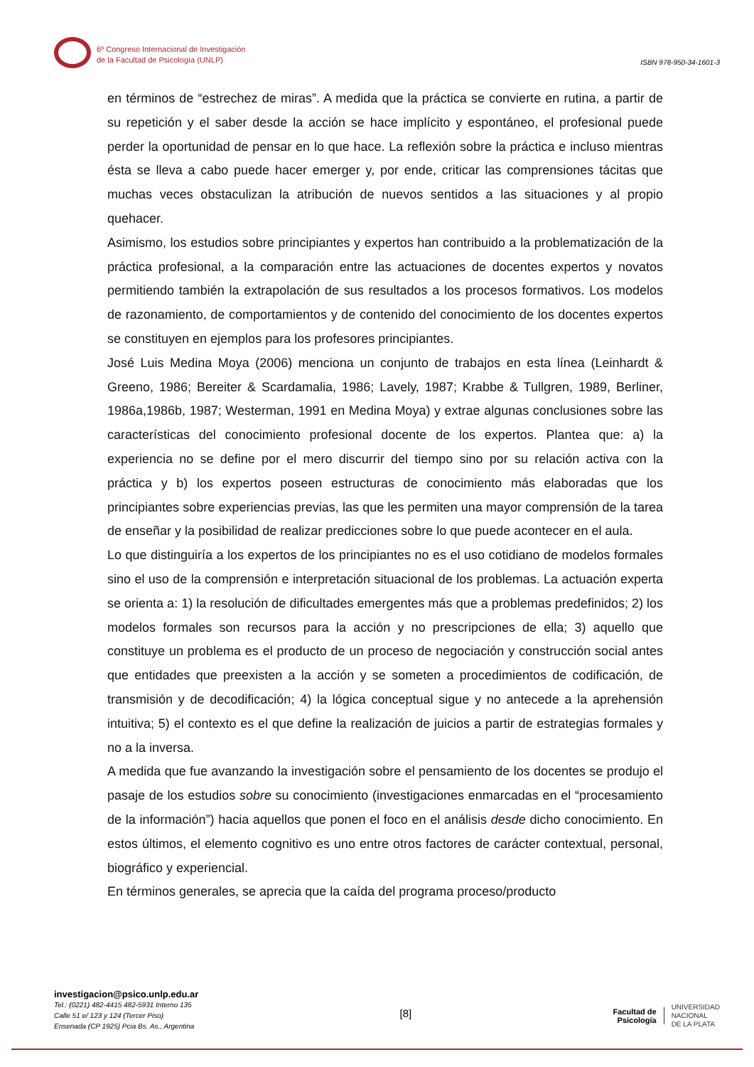6º Congreso Internacional de Investigación
de la Facultad de Psicología (UNLP)
ISBN 978-950-34-1601-3
en términos de “estrechez de miras”. A medida que la práctica se convierte en rutina, a partir de su repetición y el saber desde la acción se hace implícito y espontáneo, el profesional puede perder la oportunidad de pensar en lo que hace. La reflexión sobre la práctica e incluso mientras ésta se lleva a cabo puede hacer emerger y, por ende, criticar las comprensiones tácitas que muchas veces obstaculizan la atribución de nuevos sentidos a las situaciones y al propio quehacer.
Asimismo, los estudios sobre principiantes y expertos han contribuido a la problematización de la práctica profesional, a la comparación entre las actuaciones de docentes expertos y novatos permitiendo también la extrapolación de sus resultados a los procesos formativos. Los modelos de razonamiento, de comportamientos y de contenido del conocimiento de los docentes expertos se constituyen en ejemplos para los profesores principiantes.
José Luis Medina Moya (2006) menciona un conjunto de trabajos en esta línea (Leinhardt & Greeno, 1986; Bereiter & Scardamalia, 1986; Lavely, 1987; Krabbe & Tullgren, 1989, Berliner, 1986a,1986b, 1987; Westerman, 1991 en Medina Moya) y extrae algunas conclusiones sobre las características del conocimiento profesional docente de los expertos. Plantea que: a) la experiencia no se define por el mero discurrir del tiempo sino por su relación activa con la práctica y b) los expertos poseen estructuras de conocimiento más elaboradas que los principiantes sobre experiencias previas, las que les permiten una mayor comprensión de la tarea de enseñar y la posibilidad de realizar predicciones sobre lo que puede acontecer en el aula.
Lo que distinguiría a los expertos de los principiantes no es el uso cotidiano de modelos formales sino el uso de la comprensión e interpretación situacional de los problemas. La actuación experta se orienta a: 1) la resolución de dificultades emergentes más que a problemas predefinidos; 2) los modelos formales son recursos para la acción y no prescripciones de ella; 3) aquello que constituye un problema es el producto de un proceso de negociación y construcción social antes que entidades que preexisten a la acción y se someten a procedimientos de codificación, de transmisión y de decodificación; 4) la lógica conceptual sigue y no antecede a la aprehensión intuitiva; 5) el contexto es el que define la realización de juicios a partir de estrategias formales y no a la inversa.
A medida que fue avanzando la investigación sobre el pensamiento de los docentes se produjo el pasaje de los estudios sobre su conocimiento (investigaciones enmarcadas en el “procesamiento de la información”) hacia aquellos que ponen el foco en el análisis desde dicho conocimiento. En estos últimos, el elemento cognitivo es uno entre otros factores de carácter contextual, personal, biográfico y experiencial.
En términos generales, se aprecia que la caída del programa proceso/producto
investigacion@psico.unlp.edu.ar
Tel.: (0221) 482-4415 482-5931 Interno 135
Calle 51 e/ 123 y 124 (Tercer Piso)
Ensenada (CP 1925) Pcia Bs. As., Argentina
[8]
Facultad de
Psicología
UNIVERSIDAD
NACIONAL
DE LA PLATA